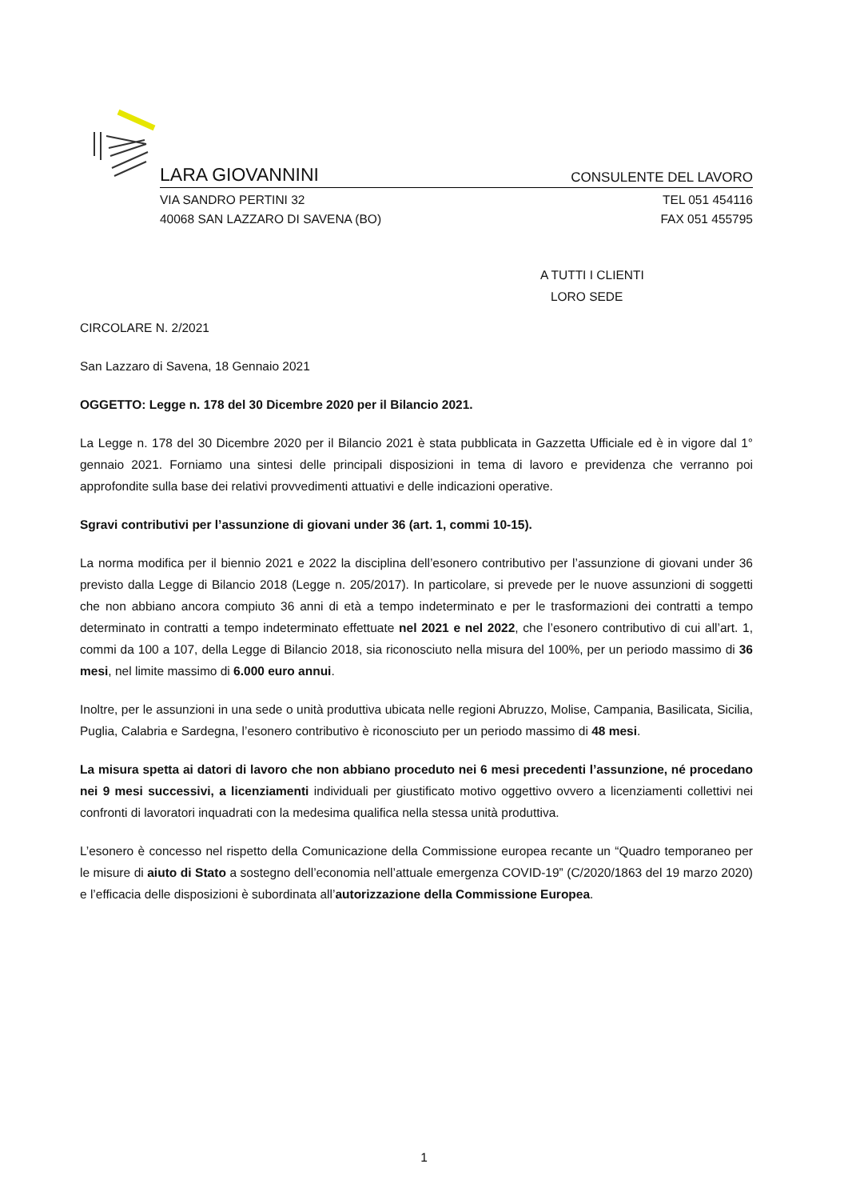LARA GIOVANNINI CONSULENTE DEL LAVORO
VIA SANDRO PERTINI 32 TEL 051 454116
40068 SAN LAZZARO DI SAVENA (BO) FAX 051 455795
A TUTTI I CLIENTI
LORO SEDE
CIRCOLARE N. 2/2021
San Lazzaro di Savena, 18 Gennaio 2021
OGGETTO: Legge n. 178 del 30 Dicembre 2020 per il Bilancio 2021.
La Legge n. 178 del 30 Dicembre 2020 per il Bilancio 2021 è stata pubblicata in Gazzetta Ufficiale ed è in vigore dal 1° gennaio 2021. Forniamo una sintesi delle principali disposizioni in tema di lavoro e previdenza che verranno poi approfondite sulla base dei relativi provvedimenti attuativi e delle indicazioni operative.
Sgravi contributivi per l’assunzione di giovani under 36 (art. 1, commi 10-15).
La norma modifica per il biennio 2021 e 2022 la disciplina dell’esonero contributivo per l’assunzione di giovani under 36 previsto dalla Legge di Bilancio 2018 (Legge n. 205/2017). In particolare, si prevede per le nuove assunzioni di soggetti che non abbiano ancora compiuto 36 anni di età a tempo indeterminato e per le trasformazioni dei contratti a tempo determinato in contratti a tempo indeterminato effettuate nel 2021 e nel 2022, che l’esonero contributivo di cui all’art. 1, commi da 100 a 107, della Legge di Bilancio 2018, sia riconosciuto nella misura del 100%, per un periodo massimo di 36 mesi, nel limite massimo di 6.000 euro annui.
Inoltre, per le assunzioni in una sede o unità produttiva ubicata nelle regioni Abruzzo, Molise, Campania, Basilicata, Sicilia, Puglia, Calabria e Sardegna, l’esonero contributivo è riconosciuto per un periodo massimo di 48 mesi.
La misura spetta ai datori di lavoro che non abbiano proceduto nei 6 mesi precedenti l’assunzione, né procedano nei 9 mesi successivi, a licenziamenti individuali per giustificato motivo oggettivo ovvero a licenziamenti collettivi nei confronti di lavoratori inquadrati con la medesima qualifica nella stessa unità produttiva.
L’esonero è concesso nel rispetto della Comunicazione della Commissione europea recante un “Quadro temporaneo per le misure di aiuto di Stato a sostegno dell’economia nell’attuale emergenza COVID-19” (C/2020/1863 del 19 marzo 2020) e l’efficacia delle disposizioni è subordinata all’autorizzazione della Commissione Europea.
1